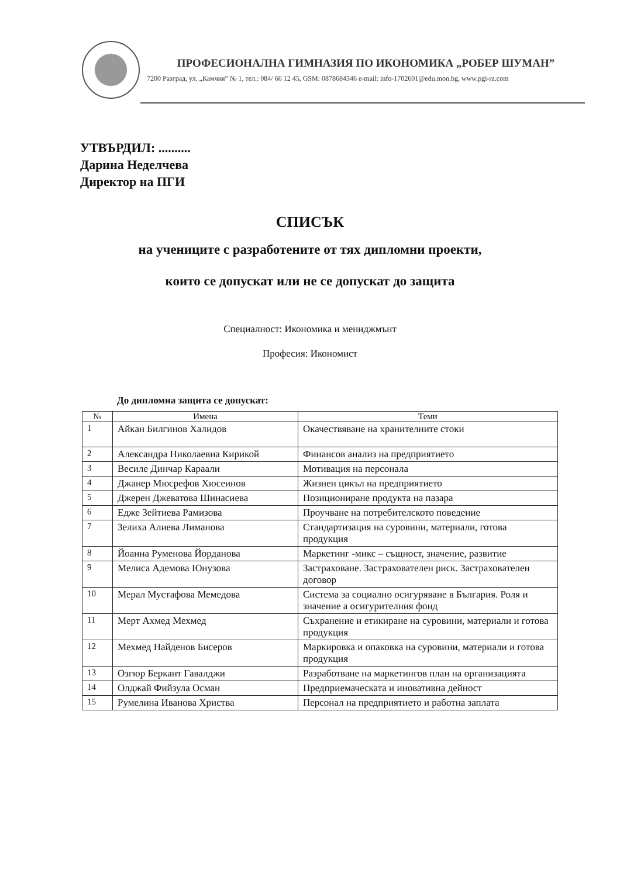ПРОФЕСИОНАЛНА ГИМНАЗИЯ ПО ИКОНОМИКА „РОБЕР ШУМАН”
7200 Разград, ул. „Камчия” № 1, тел.: 084/ 66 12 45, GSM: 0878684346 e-mail: info-1702601@edu.mon.bg, www.pgi-rz.com
УТВЪРДИЛ: ..........
Дарина Неделчева
Директор на ПГИ
СПИСЪК
на учениците с разработените от тях дипломни проекти,
които се допускат или не се допускат до защита
Специалност: Икономика и мениджмънт
Професия: Икономист
До дипломна защита се допускат:
| № | Имена | Теми |
| --- | --- | --- |
| 1 | Айкан Билгинов Халидов | Окачествяване на хранителните стоки |
| 2 | Александра Николаевна Кирикой | Финансов анализ на предприятието |
| 3 | Весиле Динчар Караали | Мотивация на персонала |
| 4 | Джанер Мюсрефов Хюсеинов | Жизнен цикъл на предприятието |
| 5 | Джерен Джеватова Шинасиева | Позициониране продукта на пазара |
| 6 | Едже Зейтиева Рамизова | Проучване на потребителското поведение |
| 7 | Зелиха Алиева Лиманова | Стандартизация на суровини, материали, готова продукция |
| 8 | Йоанна Руменова Йорданова | Маркетинг -микс – същност, значение, развитие |
| 9 | Мелиса Адемова Юнузова | Застраховане. Застрахователен риск. Застрахователен договор |
| 10 | Мерал Мустафова Мемедова | Система за социално осигуряване в България. Роля и значение а осигурителния фонд |
| 11 | Мерт Ахмед Мехмед | Съхранение и етикиране на суровини, материали и готова продукция |
| 12 | Мехмед Найденов Бисеров | Маркировка и опаковка на суровини, материали и готова продукция |
| 13 | Озгюр Беркант Гавалджи | Разработване на маркетингов план на организацията |
| 14 | Олджай Фийзула Осман | Предприемаческата и иновативна дейност |
| 15 | Румелина Иванова Христва | Персонал на предприятието и работна заплата |